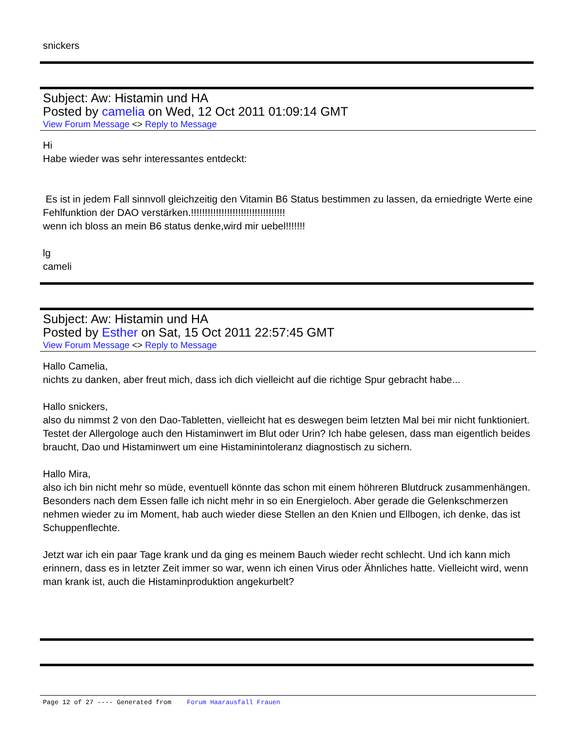snickers
Subject: Aw: Histamin und HA
Posted by camelia on Wed, 12 Oct 2011 01:09:14 GMT
View Forum Message <> Reply to Message
Hi
Habe wieder was sehr interessantes entdeckt:
Es ist in jedem Fall sinnvoll gleichzeitig den Vitamin B6 Status bestimmen zu lassen, da erniedrigte Werte eine Fehlfunktion der DAO verstärken.!!!!!!!!!!!!!!!!!!!!!!!!!!!!!!!!!!
wenn ich bloss an mein B6 status denke,wird mir uebel!!!!!!!
lg
cameli
Subject: Aw: Histamin und HA
Posted by Esther on Sat, 15 Oct 2011 22:57:45 GMT
View Forum Message <> Reply to Message
Hallo Camelia,
nichts zu danken, aber freut mich, dass ich dich vielleicht auf die richtige Spur gebracht habe...
Hallo snickers,
also du nimmst 2 von den Dao-Tabletten, vielleicht hat es deswegen beim letzten Mal bei mir nicht funktioniert. Testet der Allergologe auch den Histaminwert im Blut oder Urin? Ich habe gelesen, dass man eigentlich beides braucht, Dao und Histaminwert um eine Histaminintoleranz diagnostisch zu sichern.
Hallo Mira,
also ich bin nicht mehr so müde, eventuell könnte das schon mit einem höhreren Blutdruck zusammenhängen. Besonders nach dem Essen falle ich nicht mehr in so ein Energieloch. Aber gerade die Gelenkschmerzen nehmen wieder zu im Moment, hab auch wieder diese Stellen an den Knien und Ellbogen, ich denke, das ist Schuppenflechte.
Jetzt war ich ein paar Tage krank und da ging es meinem Bauch wieder recht schlecht. Und ich kann mich erinnern, dass es in letzter Zeit immer so war, wenn ich einen Virus oder Ähnliches hatte. Vielleicht wird, wenn man krank ist, auch die Histaminproduktion angekurbelt?
Page 12 of 27 ---- Generated from Forum Haarausfall Frauen